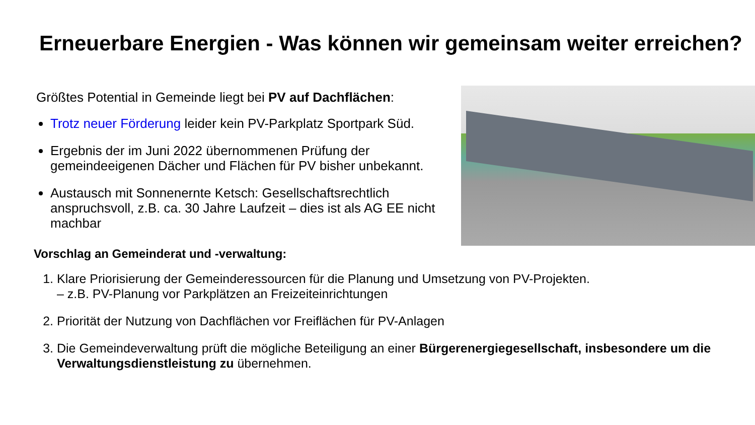Erneuerbare Energien - Was können wir gemeinsam weiter erreichen?
Größtes Potential in Gemeinde liegt bei PV auf Dachflächen:
Trotz neuer Förderung leider kein PV-Parkplatz Sportpark Süd.
Ergebnis der im Juni 2022 übernommenen Prüfung der gemeindeeigenen Dächer und Flächen für PV bisher unbekannt.
Austausch mit Sonnenernte Ketsch: Gesellschaftsrechtlich anspruchsvoll, z.B. ca. 30 Jahre Laufzeit – dies ist als AG EE nicht machbar
Vorschlag an Gemeinderat und -verwaltung:
1. Klare Priorisierung der Gemeinderessourcen für die Planung und Umsetzung von PV-Projekten.
– z.B. PV-Planung vor Parkplätzen an Freizeiteinrichtungen
2. Priorität der Nutzung von Dachflächen vor Freiflächen für PV-Anlagen
3. Die Gemeindeverwaltung prüft die mögliche Beteiligung an einer Bürgerenergiegesellschaft, insbesondere um die Verwaltungsdienstleistung zu übernehmen.